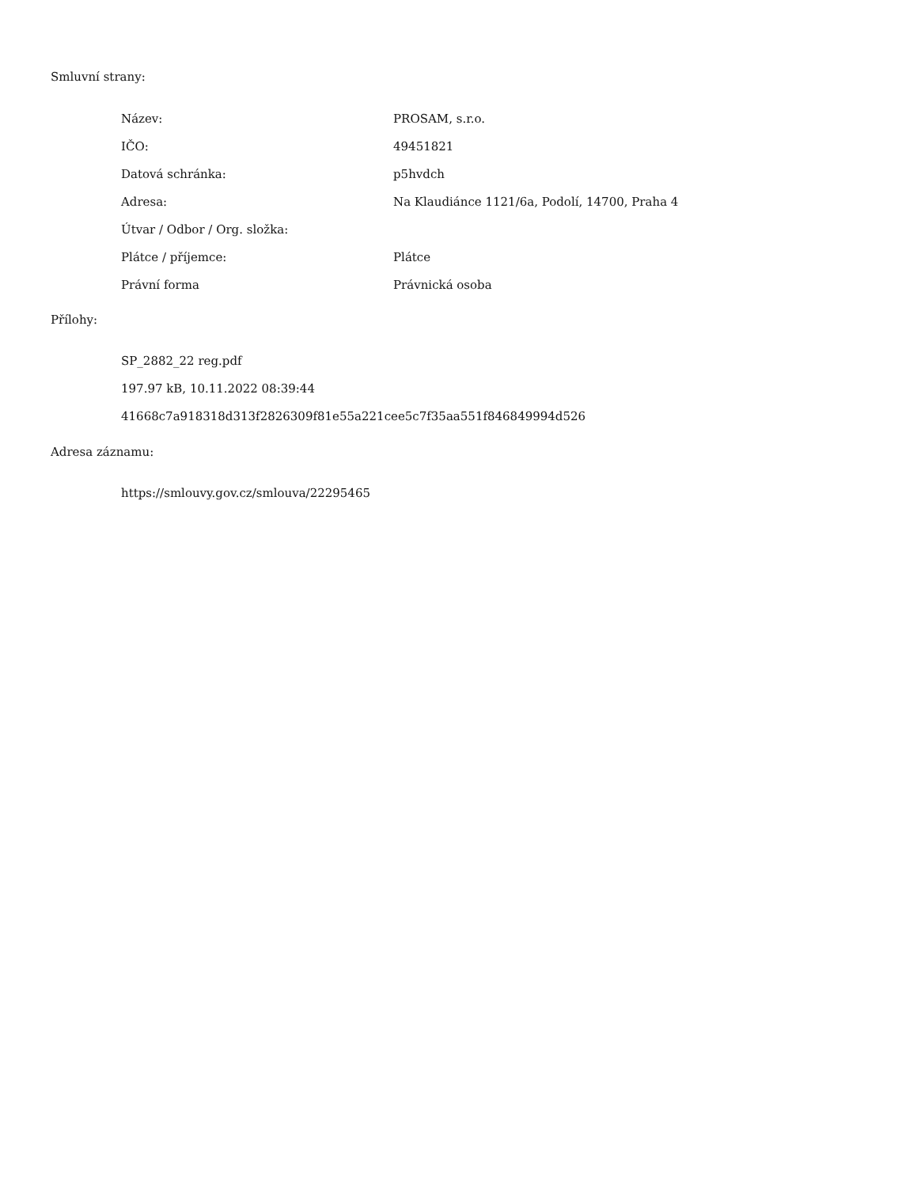Smluvní strany:
| Název: | PROSAM, s.r.o. |
| IČO: | 49451821 |
| Datová schránka: | p5hvdch |
| Adresa: | Na Klaudiánce 1121/6a, Podolí, 14700, Praha 4 |
| Útvar / Odbor / Org. složka: | |
| Plátce / příjemce: | Plátce |
| Právní forma | Právnická osoba |
Přílohy:
SP_2882_22 reg.pdf
197.97 kB, 10.11.2022 08:39:44
41668c7a918318d313f2826309f81e55a221cee5c7f35aa551f846849994d526
Adresa záznamu:
https://smlouvy.gov.cz/smlouva/22295465